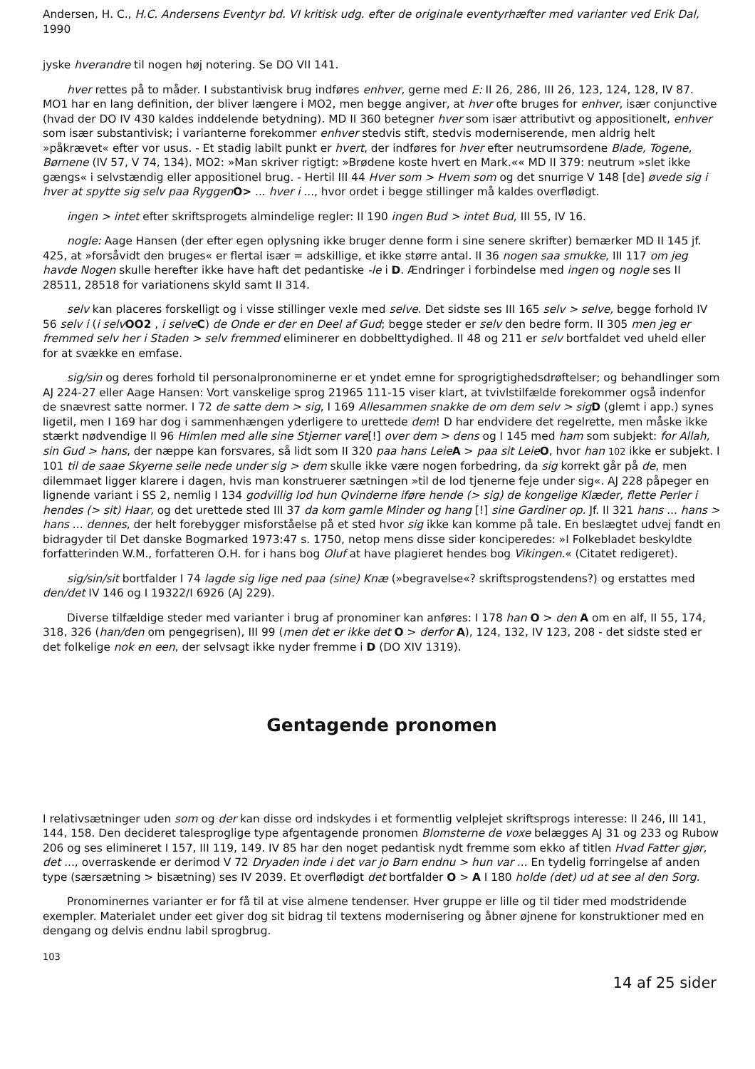Andersen, H. C., H.C. Andersens Eventyr bd. VI kritisk udg. efter de originale eventyrhæfter med varianter ved Erik Dal, 1990
jyske hverandre til nogen høj notering. Se DO VII 141.
hver rettes på to måder. I substantivisk brug indføres enhver, gerne med E: II 26, 286, III 26, 123, 124, 128, IV 87. MO1 har en lang definition, der bliver længere i MO2, men begge angiver, at hver ofte bruges for enhver, især conjunctive (hvad der DO IV 430 kaldes inddelende betydning). MD II 360 betegner hver som især attributivt og appositionelt, enhver som især substantivisk; i varianterne forekommer enhver stedvis stift, stedvis moderniserende, men aldrig helt »påkrævet« efter vor usus. - Et stadig labilt punkt er hvert, der indføres for hver efter neutrumsordene Blade, Togene, Børnene (IV 57, V 74, 134). MO2: »Man skriver rigtigt: »Brødene koste hvert en Mark.«« MD II 379: neutrum »slet ikke gængs« i selvstændig eller appositionel brug. - Hertil III 44 Hver som > Hvem som og det snurrige V 148 [de] øvede sig i hver at spytte sig selv paa Ryggen O> ... hver i ..., hvor ordet i begge stillinger må kaldes overflødigt.
ingen > intet efter skriftsprogets almindelige regler: II 190 ingen Bud > intet Bud, III 55, IV 16.
nogle: Aage Hansen (der efter egen oplysning ikke bruger denne form i sine senere skrifter) bemærker MD II 145 jf. 425, at »forsåvidt den bruges« er flertal især = adskillige, et ikke større antal. II 36 nogen saa smukke, III 117 om jeg havde Nogen skulle herefter ikke have haft det pedantiske -le i D. Ændringer i forbindelse med ingen og nogle ses II 28511, 28518 for variationens skyld samt II 314.
selv kan placeres forskelligt og i visse stillinger vexle med selve. Det sidste ses III 165 selv > selve, begge forhold IV 56 selv i (i selv OO2 , i selve C) de Onde er der en Deel af Gud; begge steder er selv den bedre form. II 305 men jeg er fremmed selv her i Staden > selv fremmed eliminerer en dobbelttydighed. II 48 og 211 er selv bortfaldet ved uheld eller for at svække en emfase.
sig/sin og deres forhold til personalpronominerne er et yndet emne for sprogrigtighedsdrøftelser; og behandlinger som AJ 224-27 eller Aage Hansen: Vort vanskelige sprog 21965 111-15 viser klart, at tvivlstilfælde forekommer også indenfor de snævrest satte normer. I 72 de satte dem > sig, I 169 Allesammen snakke de om dem selv > sig D (glemt i app.) synes ligetil, men I 169 har dog i sammenhængen yderligere to urettede dem! D har endvidere det regelrette, men måske ikke stærkt nødvendige II 96 Himlen med alle sine Stjerner vare[!] over dem > dens og I 145 med ham som subjekt: for Allah, sin Gud > hans, der næppe kan forsvares, så lidt som II 320 paa hans Leie A > paa sit Leie O, hvor han 102 ikke er subjekt. I 101 til de saae Skyerne seile nede under sig > dem skulle ikke være nogen forbedring, da sig korrekt går på de, men dilemmaet ligger klarere i dagen, hvis man konstruerer sætningen »til de lod tjenerne feje under sig«. AJ 228 påpeger en lignende variant i SS 2, nemlig I 134 godvillig lod hun Qvinderne iføre hende (> sig) de kongelige Klæder, flette Perler i hendes (> sit) Haar, og det urettede sted III 37 da kom gamle Minder og hang [!] sine Gardiner op. Jf. II 321 hans ... hans > hans ... dennes, der helt forebygger misforståelse på et sted hvor sig ikke kan komme på tale. En beslægtet udvej fandt en bidragyder til Det danske Bogmarked 1973:47 s. 1750, netop mens disse sider konciperedes: »I Folkebladet beskyldte forfatterinden W.M., forfatteren O.H. for i hans bog Oluf at have plagieret hendes bog Vikingen.« (Citatet redigeret).
sig/sin/sit bortfalder I 74 lagde sig lige ned paa (sine) Knæ (»begravelse«? skriftsprogstendens?) og erstattes med den/det IV 146 og I 19322/I 6926 (AJ 229).
Diverse tilfældige steder med varianter i brug af pronominer kan anføres: I 178 han O > den A om en alf, II 55, 174, 318, 326 (han/den om pengegrisen), III 99 (men det er ikke det O > derfor A), 124, 132, IV 123, 208 - det sidste sted er det folkelige nok en een, der selvsagt ikke nyder fremme i D (DO XIV 1319).
Gentagende pronomen
I relativsætninger uden som og der kan disse ord indskydes i et formentlig velplejet skriftsprogs interesse: II 246, III 141, 144, 158. Den decideret talesproglige type afgentagende pronomen Blomsterne de voxe belægges AJ 31 og 233 og Rubow 206 og ses elimineret I 157, III 119, 149. IV 85 har den noget pedantisk nydt fremme som ekko af titlen Hvad Fatter gjør, det ..., overraskende er derimod V 72 Dryaden inde i det var jo Barn endnu > hun var ... En tydelig forringelse af anden type (særsætning > bisætning) ses IV 2039. Et overflødigt det bortfalder O > A I 180 holde (det) ud at see al den Sorg.
Pronominernes varianter er for få til at vise almene tendenser. Hver gruppe er lille og til tider med modstridende exempler. Materialet under eet giver dog sit bidrag til textens modernisering og åbner øjnene for konstruktioner med en dengang og delvis endnu labil sprogbrug.
103
14 af 25 sider